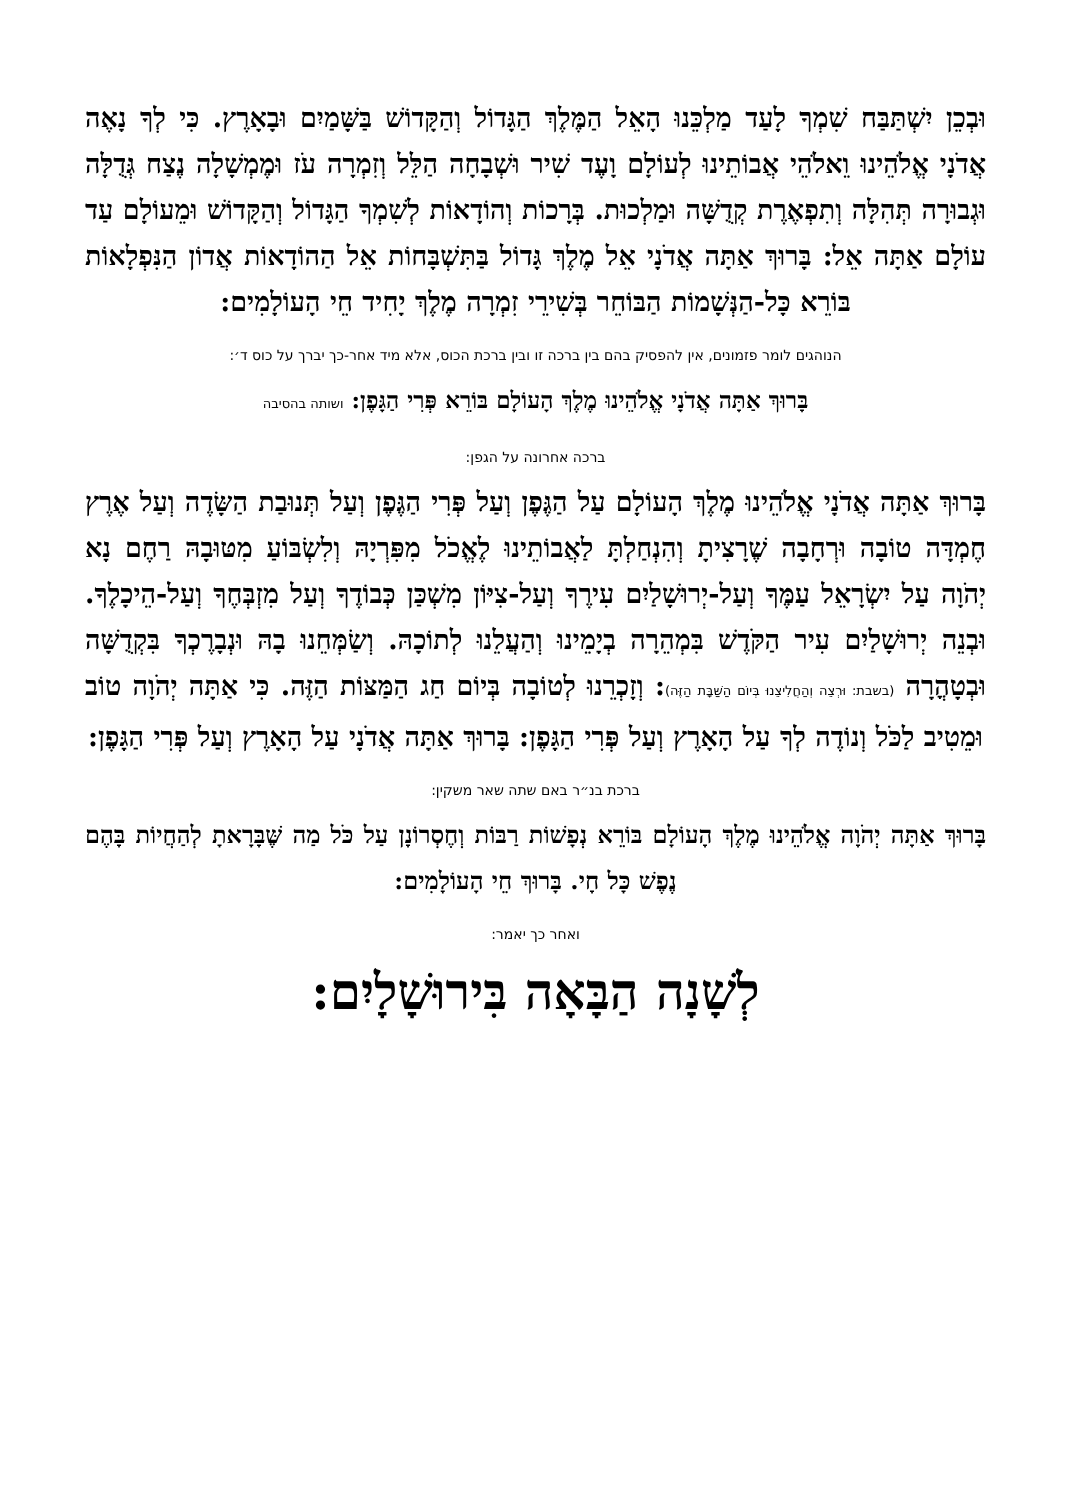וּבְכֵן יִשְׁתַּבַּח שִׁמְךָ לָעַד מַלְכֵּנוּ הָאֵל הַמֶּלֶךְ הַגָּדוֹל וְהַקָּדוֹשׁ בַּשָּׁמַיִם וּבָאָרֶץ. כִּי לְךָ נָאֶה אֲדֹנָי אֱלֹהֵינוּ וֵאלֹהֵי אֲבוֹתֵינוּ לְעוֹלָם וָעֶד שִׁיר וּשְׁבָחָה הַלֵּל וְזִמְרָה עֹז וּמֶמְשָׁלָה נֶצַח גְּדֻלָּה וּגְבוּרָה תְּהִלָּה וְתִפְאֶרֶת קְדֻשָּׁה וּמַלְכוּת. בְּרָכוֹת וְהוֹדָאוֹת לְשִׁמְךָ הַגָּדוֹל וְהַקָּדוֹשׁ וּמֵעוֹלָם עַד עוֹלָם אַתָּה אֵל: בָּרוּךְ אַתָּה אֲדֹנָי אֵל מֶלֶךְ גָּדוֹל בַּתִּשְׁבָּחוֹת אֵל הַהוֹדָאוֹת אֲדוֹן הַנִּפְלָאוֹת בּוֹרֵא כָּל-הַנְּשָׁמוֹת הַבּוֹחֵר בְּשִׁירֵי זִמְרָה מֶלֶךְ יָחִיד חֵי הָעוֹלָמִים:
הנוהגים לומר פזמונים, אין להפסיק בהם בין ברכה זו ובין ברכת הכוס, אלא מיד אחר-כך יברך על כוס ד׳:
בָּרוּךְ אַתָּה אֲדֹנָי אֱלֹהֵינוּ מֶלֶךְ הָעוֹלָם בּוֹרֵא פְּרִי הַגָּפֶן: ושותה בהסיבה
ברכה אחרונה על הגפן:
בָּרוּךְ אַתָּה אֲדֹנָי אֱלֹהֵינוּ מֶלֶךְ הָעוֹלָם עַל הַגֶּפֶן וְעַל פְּרִי הַגֶּפֶן וְעַל תְּנוּבַת הַשָּׂדֶה וְעַל אֶרֶץ חֶמְדָּה טוֹבָה וּרְחָבָה שֶׁרָצִיתָ וְהִנְחַלְתָּ לַאֲבוֹתֵינוּ לֶאֱכֹל מִפִּרְיָהּ וְלִשְׂבּוֹעַ מִטּוּבָהּ רַחֶם נָא יְהֹוָה עַל יִשְׂרָאֵל עַמֶּךָ וְעַל-יְרוּשָׁלַיִם עִירֶךָ וְעַל-צִיּוֹן מִשְׁכַּן כְּבוֹדֶךָ וְעַל מִזְבְּחֶךָ וְעַל-הֵיכָלֶךָ. וּבְנֵה יְרוּשָׁלַיִם עִיר הַקֹּדֶשׁ בִּמְהֵרָה בְיָמֵינוּ וְהַעֲלֵנוּ לְתוֹכָהּ. וְשַׂמְּחֵנוּ בָהּ וּנְבָרֶכְךָ בִּקְדֻשָּׁה וּבְטָהֳרָה (בשבת: וּרְצֵה וְהַחֲלִיצֵנוּ בְּיוֹם הַשַּׁבָּת הַזֶּה): וְזָכְרֵנוּ לְטוֹבָה בְּיוֹם חַג הַמַּצּוֹת הַזֶּה. כִּי אַתָּה יְהֹוָה טוֹב וּמֵטִיב לַכֹּל וְנוֹדֶה לְךָ עַל הָאָרֶץ וְעַל פְּרִי הַגָּפֶן: בָּרוּךְ אַתָּה אֲדֹנָי עַל הָאָרֶץ וְעַל פְּרִי הַגָּפֶן:
ברכת בנ״ר באם שתה שאר משקין:
בָּרוּךְ אַתָּה יְהֹוָה אֱלֹהֵינוּ מֶלֶךְ הָעוֹלָם בּוֹרֵא נְפָשׁוֹת רַבּוֹת וְחֶסְרוֹנָן עַל כֹּל מַה שֶּׁבָּרָאתָ לְהַחֲיוֹת בָּהֶם נֶפֶשׁ כָּל חָי. בָּרוּךְ חֵי הָעוֹלָמִים:
ואחר כך יאמר:
לְשָׁנָה הַבָּאָה בִּירוּשָׁלָיִם: